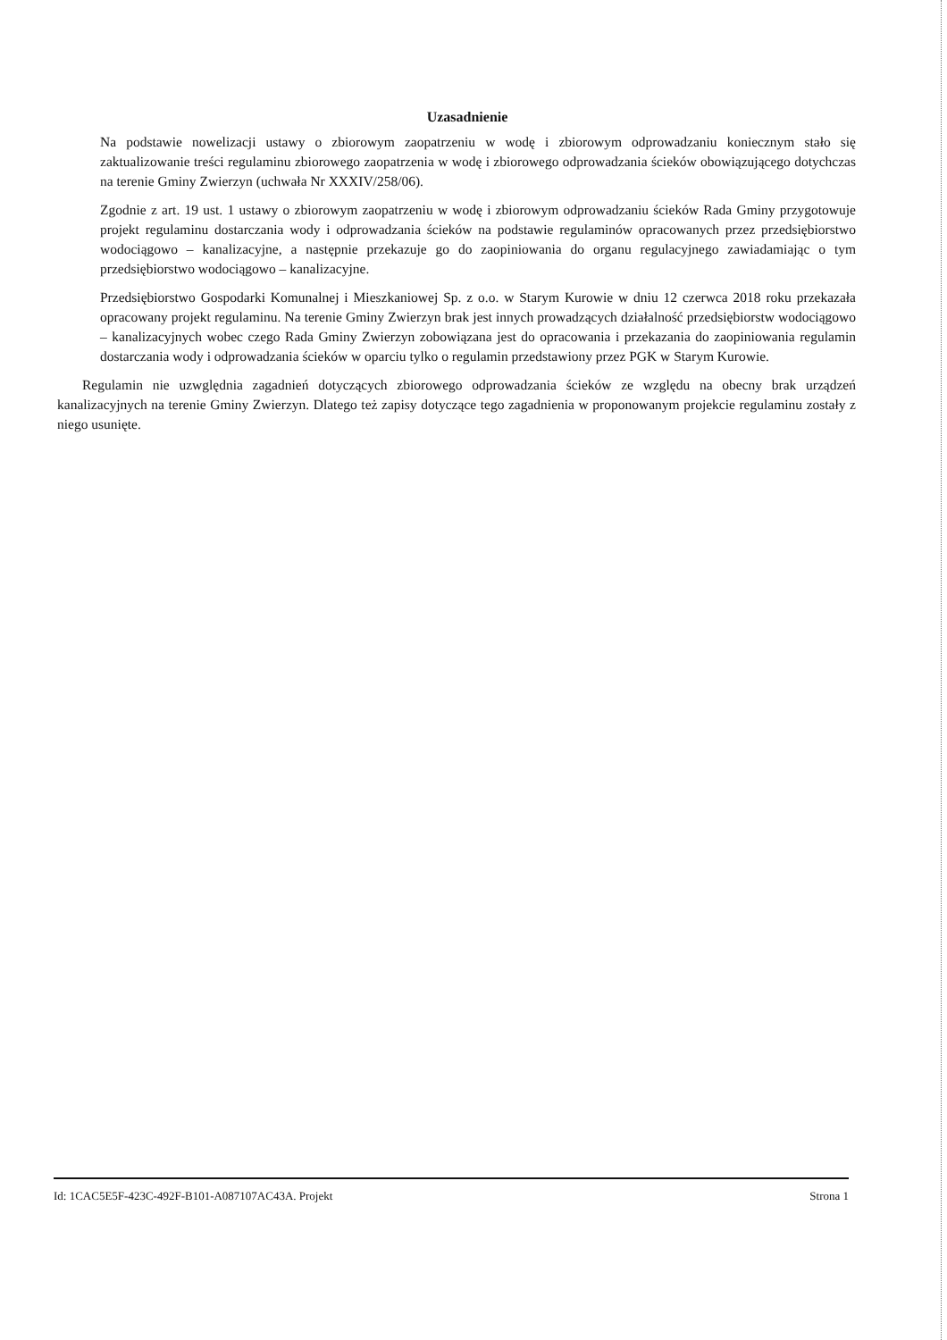Uzasadnienie
Na podstawie nowelizacji ustawy o zbiorowym zaopatrzeniu w wodę i zbiorowym odprowadzaniu koniecznym stało się zaktualizowanie treści regulaminu zbiorowego zaopatrzenia w wodę i zbiorowego odprowadzania ścieków obowiązującego dotychczas na terenie Gminy Zwierzyn (uchwała Nr XXXIV/258/06).
Zgodnie z art. 19 ust. 1 ustawy o zbiorowym zaopatrzeniu w wodę i zbiorowym odprowadzaniu ścieków Rada Gminy przygotowuje projekt regulaminu dostarczania wody i odprowadzania ścieków na podstawie regulaminów opracowanych przez przedsiębiorstwo wodociągowo – kanalizacyjne, a następnie przekazuje go do zaopiniowania do organu regulacyjnego zawiadamiając o tym przedsiębiorstwo wodociągowo – kanalizacyjne.
Przedsiębiorstwo Gospodarki Komunalnej i Mieszkaniowej Sp. z o.o. w Starym Kurowie w dniu 12 czerwca 2018 roku przekazała opracowany projekt regulaminu. Na terenie Gminy Zwierzyn brak jest innych prowadzących działalność przedsiębiorstw wodociągowo – kanalizacyjnych wobec czego Rada Gminy Zwierzyn zobowiązana jest do opracowania i przekazania do zaopiniowania regulamin dostarczania wody i odprowadzania ścieków w oparciu tylko o regulamin przedstawiony przez PGK w Starym Kurowie.
Regulamin nie uzwględnia zagadnień dotyczących zbiorowego odprowadzania ścieków ze względu na obecny brak urządzeń kanalizacyjnych na terenie Gminy Zwierzyn. Dlatego też zapisy dotyczące tego zagadnienia w proponowanym projekcie regulaminu zostały z niego usunięte.
Id: 1CAC5E5F-423C-492F-B101-A087107AC43A. Projekt Strona 1